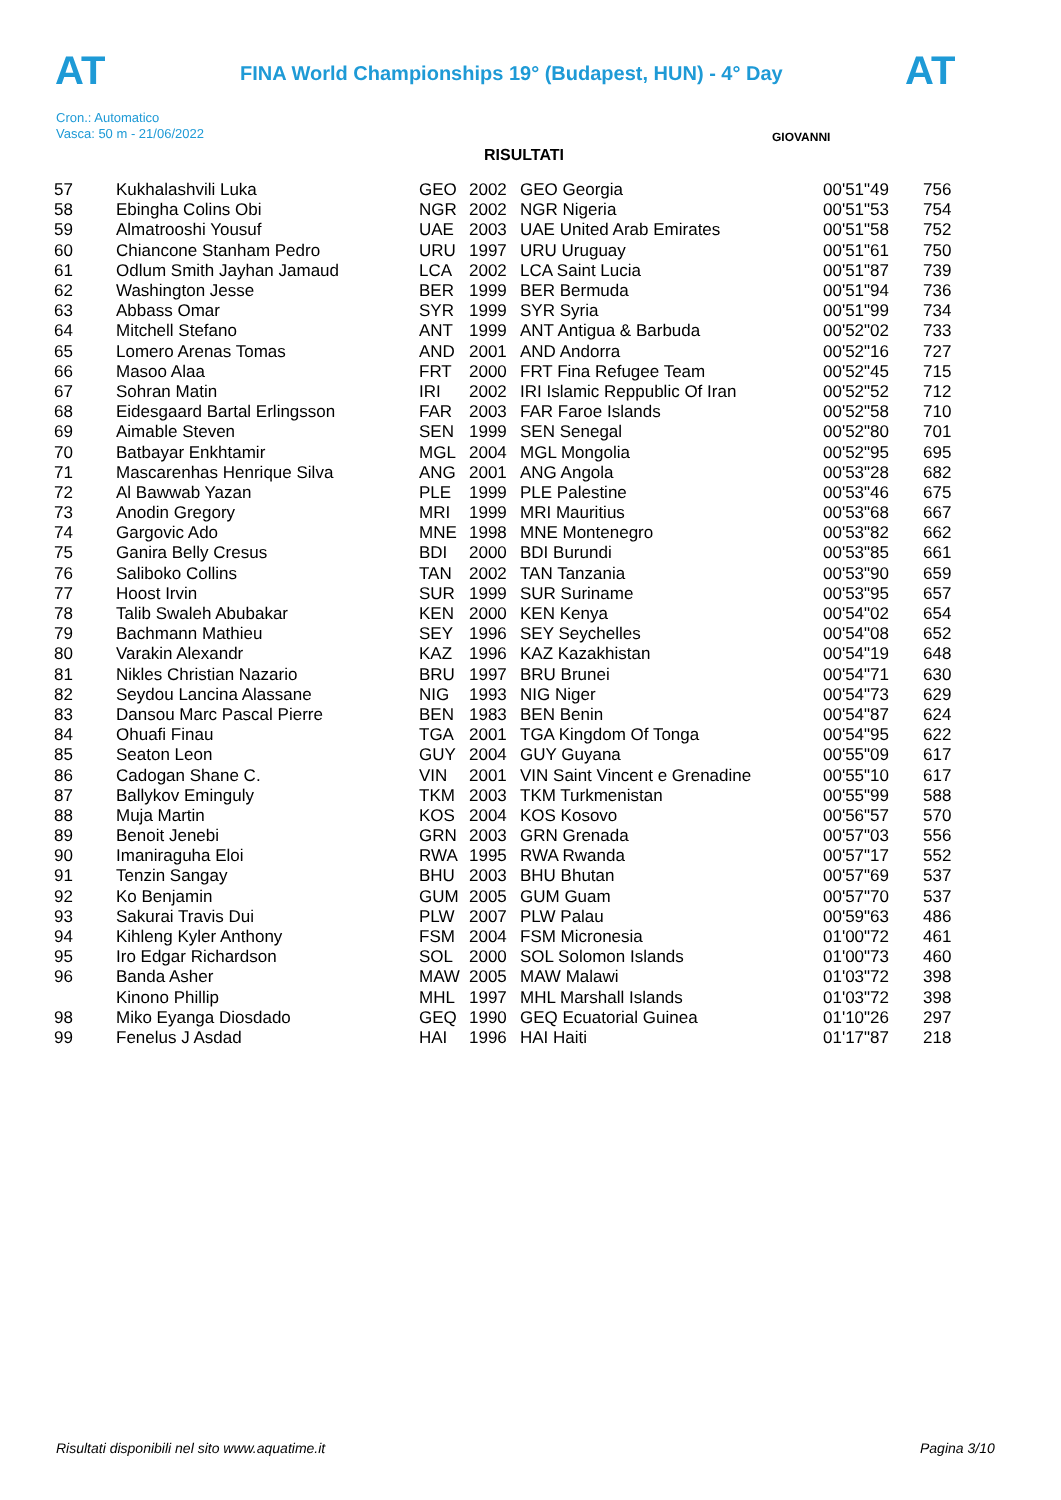AT AT
FINA World Championships 19° (Budapest, HUN) - 4° Day
Cron.: Automatico
Vasca: 50 m - 21/06/2022
GIOVANNI
RISULTATI
| 57 | Kukhalashvili Luka | GEO | 2002 | GEO Georgia | 00'51"49 | 756 |
| 58 | Ebingha Colins Obi | NGR | 2002 | NGR Nigeria | 00'51"53 | 754 |
| 59 | Almatrooshi Yousuf | UAE | 2003 | UAE United Arab Emirates | 00'51"58 | 752 |
| 60 | Chiancone Stanham Pedro | URU | 1997 | URU Uruguay | 00'51"61 | 750 |
| 61 | Odlum Smith Jayhan Jamaud | LCA | 2002 | LCA Saint Lucia | 00'51"87 | 739 |
| 62 | Washington Jesse | BER | 1999 | BER Bermuda | 00'51"94 | 736 |
| 63 | Abbass Omar | SYR | 1999 | SYR Syria | 00'51"99 | 734 |
| 64 | Mitchell Stefano | ANT | 1999 | ANT Antigua & Barbuda | 00'52"02 | 733 |
| 65 | Lomero Arenas Tomas | AND | 2001 | AND Andorra | 00'52"16 | 727 |
| 66 | Masoo Alaa | FRT | 2000 | FRT Fina Refugee Team | 00'52"45 | 715 |
| 67 | Sohran Matin | IRI | 2002 | IRI Islamic Reppublic Of Iran | 00'52"52 | 712 |
| 68 | Eidesgaard Bartal Erlingsson | FAR | 2003 | FAR Faroe Islands | 00'52"58 | 710 |
| 69 | Aimable Steven | SEN | 1999 | SEN Senegal | 00'52"80 | 701 |
| 70 | Batbayar Enkhtamir | MGL | 2004 | MGL Mongolia | 00'52"95 | 695 |
| 71 | Mascarenhas Henrique Silva | ANG | 2001 | ANG Angola | 00'53"28 | 682 |
| 72 | Al Bawwab Yazan | PLE | 1999 | PLE Palestine | 00'53"46 | 675 |
| 73 | Anodin Gregory | MRI | 1999 | MRI Mauritius | 00'53"68 | 667 |
| 74 | Gargovic Ado | MNE | 1998 | MNE Montenegro | 00'53"82 | 662 |
| 75 | Ganira Belly Cresus | BDI | 2000 | BDI Burundi | 00'53"85 | 661 |
| 76 | Saliboko Collins | TAN | 2002 | TAN Tanzania | 00'53"90 | 659 |
| 77 | Hoost Irvin | SUR | 1999 | SUR Suriname | 00'53"95 | 657 |
| 78 | Talib Swaleh Abubakar | KEN | 2000 | KEN Kenya | 00'54"02 | 654 |
| 79 | Bachmann Mathieu | SEY | 1996 | SEY Seychelles | 00'54"08 | 652 |
| 80 | Varakin Alexandr | KAZ | 1996 | KAZ Kazakhistan | 00'54"19 | 648 |
| 81 | Nikles Christian Nazario | BRU | 1997 | BRU Brunei | 00'54"71 | 630 |
| 82 | Seydou Lancina Alassane | NIG | 1993 | NIG Niger | 00'54"73 | 629 |
| 83 | Dansou Marc Pascal Pierre | BEN | 1983 | BEN Benin | 00'54"87 | 624 |
| 84 | Ohuafi Finau | TGA | 2001 | TGA Kingdom Of Tonga | 00'54"95 | 622 |
| 85 | Seaton Leon | GUY | 2004 | GUY Guyana | 00'55"09 | 617 |
| 86 | Cadogan Shane C. | VIN | 2001 | VIN Saint Vincent e Grenadine | 00'55"10 | 617 |
| 87 | Ballykov Eminguly | TKM | 2003 | TKM Turkmenistan | 00'55"99 | 588 |
| 88 | Muja Martin | KOS | 2004 | KOS Kosovo | 00'56"57 | 570 |
| 89 | Benoit Jenebi | GRN | 2003 | GRN Grenada | 00'57"03 | 556 |
| 90 | Imaniraguha Eloi | RWA | 1995 | RWA Rwanda | 00'57"17 | 552 |
| 91 | Tenzin Sangay | BHU | 2003 | BHU Bhutan | 00'57"69 | 537 |
| 92 | Ko Benjamin | GUM | 2005 | GUM Guam | 00'57"70 | 537 |
| 93 | Sakurai Travis Dui | PLW | 2007 | PLW Palau | 00'59"63 | 486 |
| 94 | Kihleng Kyler Anthony | FSM | 2004 | FSM Micronesia | 01'00"72 | 461 |
| 95 | Iro Edgar Richardson | SOL | 2000 | SOL Solomon Islands | 01'00"73 | 460 |
| 96 | Banda Asher | MAW | 2005 | MAW Malawi | 01'03"72 | 398 |
| | Kinono Phillip | MHL | 1997 | MHL Marshall Islands | 01'03"72 | 398 |
| 98 | Miko Eyanga Diosdado | GEQ | 1990 | GEQ Ecuatorial Guinea | 01'10"26 | 297 |
| 99 | Fenelus J Asdad | HAI | 1996 | HAI Haiti | 01'17"87 | 218 |
Risultati disponibili nel sito www.aquatime.it
Pagina 3/10